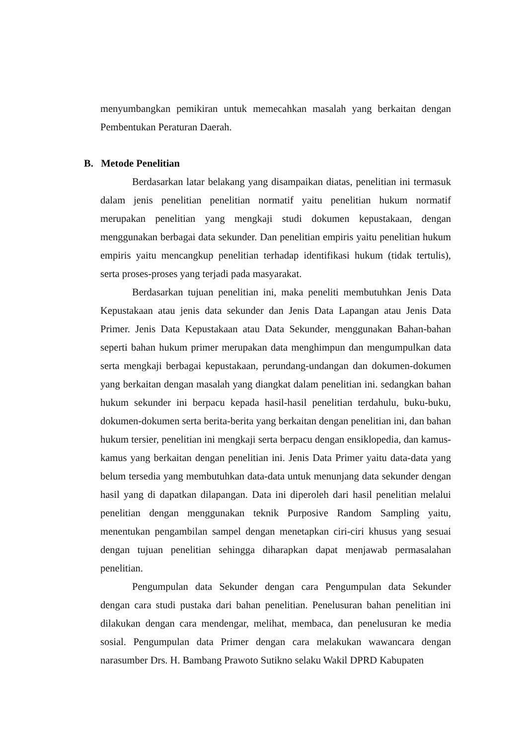menyumbangkan pemikiran untuk memecahkan masalah yang berkaitan dengan Pembentukan Peraturan Daerah.
B. Metode Penelitian
Berdasarkan latar belakang yang disampaikan diatas, penelitian ini termasuk dalam jenis penelitian penelitian normatif yaitu penelitian hukum normatif merupakan penelitian yang mengkaji studi dokumen kepustakaan, dengan menggunakan berbagai data sekunder. Dan penelitian empiris yaitu penelitian hukum empiris yaitu mencangkup penelitian terhadap identifikasi hukum (tidak tertulis), serta proses-proses yang terjadi pada masyarakat.
Berdasarkan tujuan penelitian ini, maka peneliti membutuhkan Jenis Data Kepustakaan atau jenis data sekunder dan Jenis Data Lapangan atau Jenis Data Primer. Jenis Data Kepustakaan atau Data Sekunder, menggunakan Bahan-bahan seperti bahan hukum primer merupakan data menghimpun dan mengumpulkan data serta mengkaji berbagai kepustakaan, perundang-undangan dan dokumen-dokumen yang berkaitan dengan masalah yang diangkat dalam penelitian ini. sedangkan bahan hukum sekunder ini berpacu kepada hasil-hasil penelitian terdahulu, buku-buku, dokumen-dokumen serta berita-berita yang berkaitan dengan penelitian ini, dan bahan hukum tersier, penelitian ini mengkaji serta berpacu dengan ensiklopedia, dan kamus-kamus yang berkaitan dengan penelitian ini. Jenis Data Primer yaitu data-data yang belum tersedia yang membutuhkan data-data untuk menunjang data sekunder dengan hasil yang di dapatkan dilapangan. Data ini diperoleh dari hasil penelitian melalui penelitian dengan menggunakan teknik Purposive Random Sampling yaitu, menentukan pengambilan sampel dengan menetapkan ciri-ciri khusus yang sesuai dengan tujuan penelitian sehingga diharapkan dapat menjawab permasalahan penelitian.
Pengumpulan data Sekunder dengan cara Pengumpulan data Sekunder dengan cara studi pustaka dari bahan penelitian. Penelusuran bahan penelitian ini dilakukan dengan cara mendengar, melihat, membaca, dan penelusuran ke media sosial. Pengumpulan data Primer dengan cara melakukan wawancara dengan narasumber Drs. H. Bambang Prawoto Sutikno selaku Wakil DPRD Kabupaten